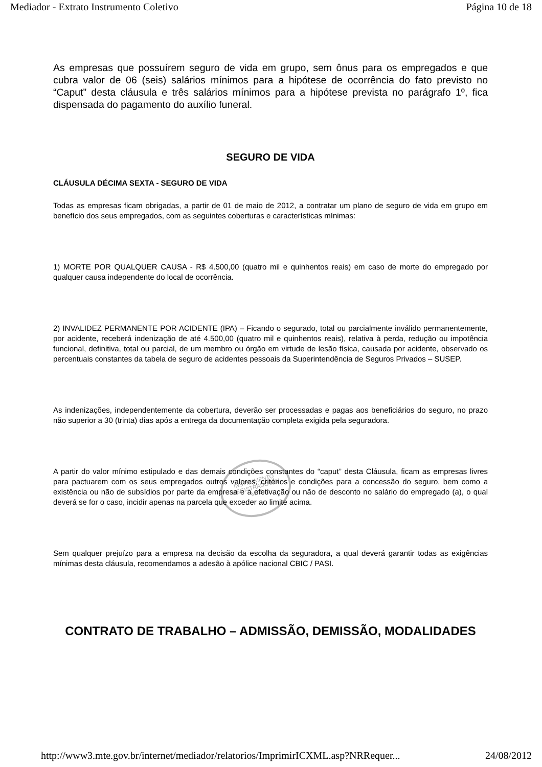Mediador - Extrato Instrumento Coletivo Página 10 de 18
INSTRUMENTO
REGISTRADO NO
MTE
As empresas que possuírem seguro de vida em grupo, sem ônus para os empregados e que cubra valor de 06 (seis) salários mínimos para a hipótese de ocorrência do fato previsto no “Caput” desta cláusula e três salários mínimos para a hipótese prevista no parágrafo 1º, fica dispensada do pagamento do auxílio funeral.
SEGURO DE VIDA
CLÁUSULA DÉCIMA SEXTA - SEGURO DE VIDA
Todas as empresas ficam obrigadas, a partir de 01 de maio de 2012, a contratar um plano de seguro de vida em grupo em benefício dos seus empregados, com as seguintes coberturas e características mínimas:
1) MORTE POR QUALQUER CAUSA - R$ 4.500,00 (quatro mil e quinhentos reais) em caso de morte do empregado por qualquer causa independente do local de ocorrência.
2) INVALIDEZ PERMANENTE POR ACIDENTE (IPA) – Ficando o segurado, total ou parcialmente inválido permanentemente, por acidente, receberá indenização de até 4.500,00 (quatro mil e quinhentos reais), relativa à perda, redução ou impotência funcional, definitiva, total ou parcial, de um membro ou órgão em virtude de lesão física, causada por acidente, observado os percentuais constantes da tabela de seguro de acidentes pessoais da Superintendência de Seguros Privados – SUSEP.
As indenizações, independentemente da cobertura, deverão ser processadas e pagas aos beneficiários do seguro, no prazo não superior a 30 (trinta) dias após a entrega da documentação completa exigida pela seguradora.
A partir do valor mínimo estipulado e das demais condições constantes do “caput” desta Cláusula, ficam as empresas livres para pactuarem com os seus empregados outros valores, critérios e condições para a concessão do seguro, bem como a existência ou não de subsídios por parte da empresa e a efetivação ou não de desconto no salário do empregado (a), o qual deverá se for o caso, incidir apenas na parcela que exceder ao limite acima.
Sem qualquer prejuízo para a empresa na decisão da escolha da seguradora, a qual deverá garantir todas as exigências mínimas desta cláusula, recomendamos a adesão à apólice nacional CBIC / PASI.
CONTRATO DE TRABALHO – ADMISSÃO, DEMISSÃO, MODALIDADES
http://www3.mte.gov.br/internet/mediador/relatorios/ImprimirICXML.asp?NRRequer... 24/08/2012